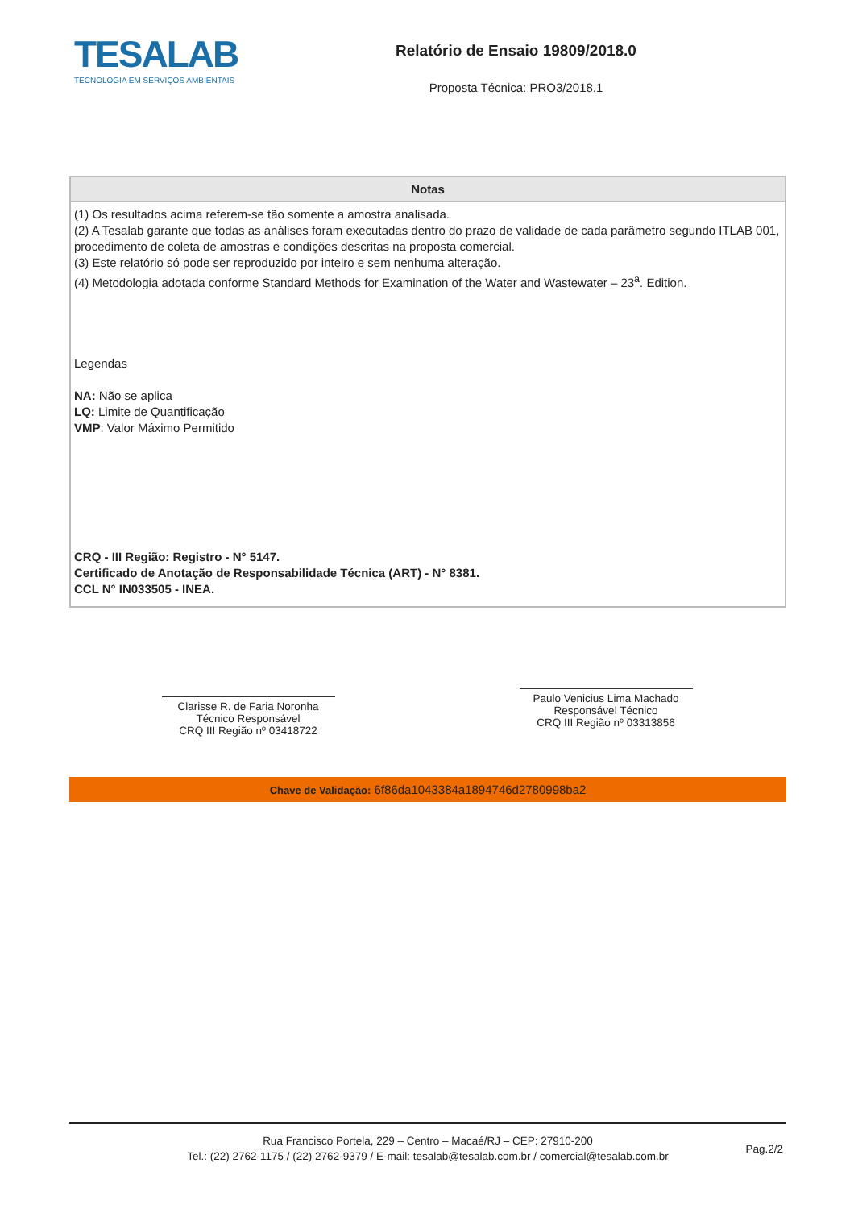TESALAB
TECNOLOGIA EM SERVIÇOS AMBIENTAIS
Relatório de Ensaio 19809/2018.0
Proposta Técnica: PRO3/2018.1
| Notas |
| --- |
| (1) Os resultados acima referem-se tão somente a amostra analisada. (2) A Tesalab garante que todas as análises foram executadas dentro do prazo de validade de cada parâmetro segundo ITLAB 001, procedimento de coleta de amostras e condições descritas na proposta comercial. (3) Este relatório só pode ser reproduzido por inteiro e sem nenhuma alteração. (4) Metodologia adotada conforme Standard Methods for Examination of the Water and Wastewater – 23<sup>a</sup>. Edition. Legendas NA: Não se aplica LQ: Limite de Quantificação VMP : Valor Máximo Permitido CRQ - III Região: Registro - N° 5147. Certificado de Anotação de Responsabilidade Técnica (ART) - N° 8381. CCL N° IN033505 - INEA. |
Clarisse R. de Faria Noronha
Técnico Responsável
CRQ III Região nº 03418722
Paulo Venicius Lima Machado
Responsável Técnico
CRQ III Região nº 03313856
Chave de Validação: 6f86da1043384a1894746d2780998ba2
Rua Francisco Portela, 229 – Centro – Macaé/RJ – CEP: 27910-200
Tel.: (22) 2762-1175 / (22) 2762-9379 / E-mail: tesalab@tesalab.com.br / comercial@tesalab.com.br
Pag.2/2